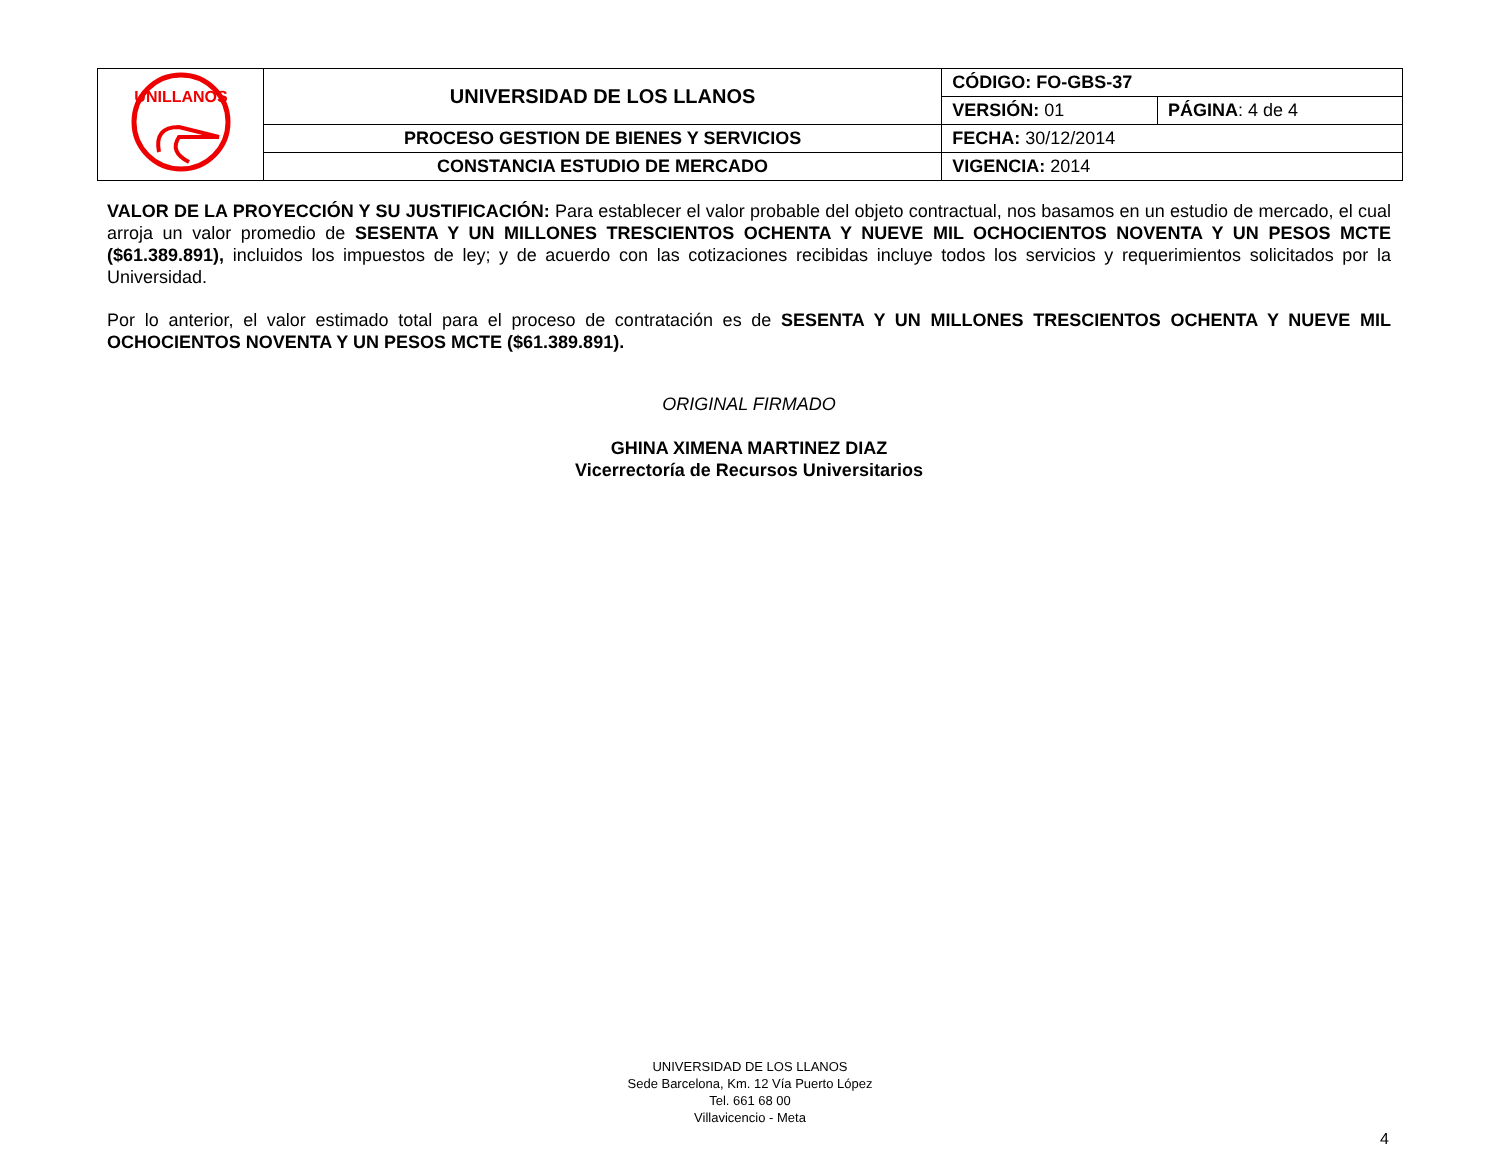| UNILLANOS | UNIVERSIDAD DE LOS LLANOS | CÓDIGO: FO-GBS-37 | |
| | | VERSIÓN: 01 | PÁGINA : 4 de 4 |
| | PROCESO GESTION DE BIENES Y SERVICIOS | FECHA: 30/12/2014 | |
| | CONSTANCIA ESTUDIO DE MERCADO | VIGENCIA: 2014 | |
VALOR DE LA PROYECCIÓN Y SU JUSTIFICACIÓN: Para establecer el valor probable del objeto contractual, nos basamos en un estudio de mercado, el cual arroja un valor promedio de SESENTA Y UN MILLONES TRESCIENTOS OCHENTA Y NUEVE MIL OCHOCIENTOS NOVENTA Y UN PESOS MCTE ($61.389.891), incluidos los impuestos de ley; y de acuerdo con las cotizaciones recibidas incluye todos los servicios y requerimientos solicitados por la Universidad.
Por lo anterior, el valor estimado total para el proceso de contratación es de SESENTA Y UN MILLONES TRESCIENTOS OCHENTA Y NUEVE MIL OCHOCIENTOS NOVENTA Y UN PESOS MCTE ($61.389.891).
ORIGINAL FIRMADO
GHINA XIMENA MARTINEZ DIAZ
Vicerrectoría de Recursos Universitarios
UNIVERSIDAD DE LOS LLANOS
Sede Barcelona, Km. 12 Vía Puerto López
Tel. 661 68 00
Villavicencio - Meta
4